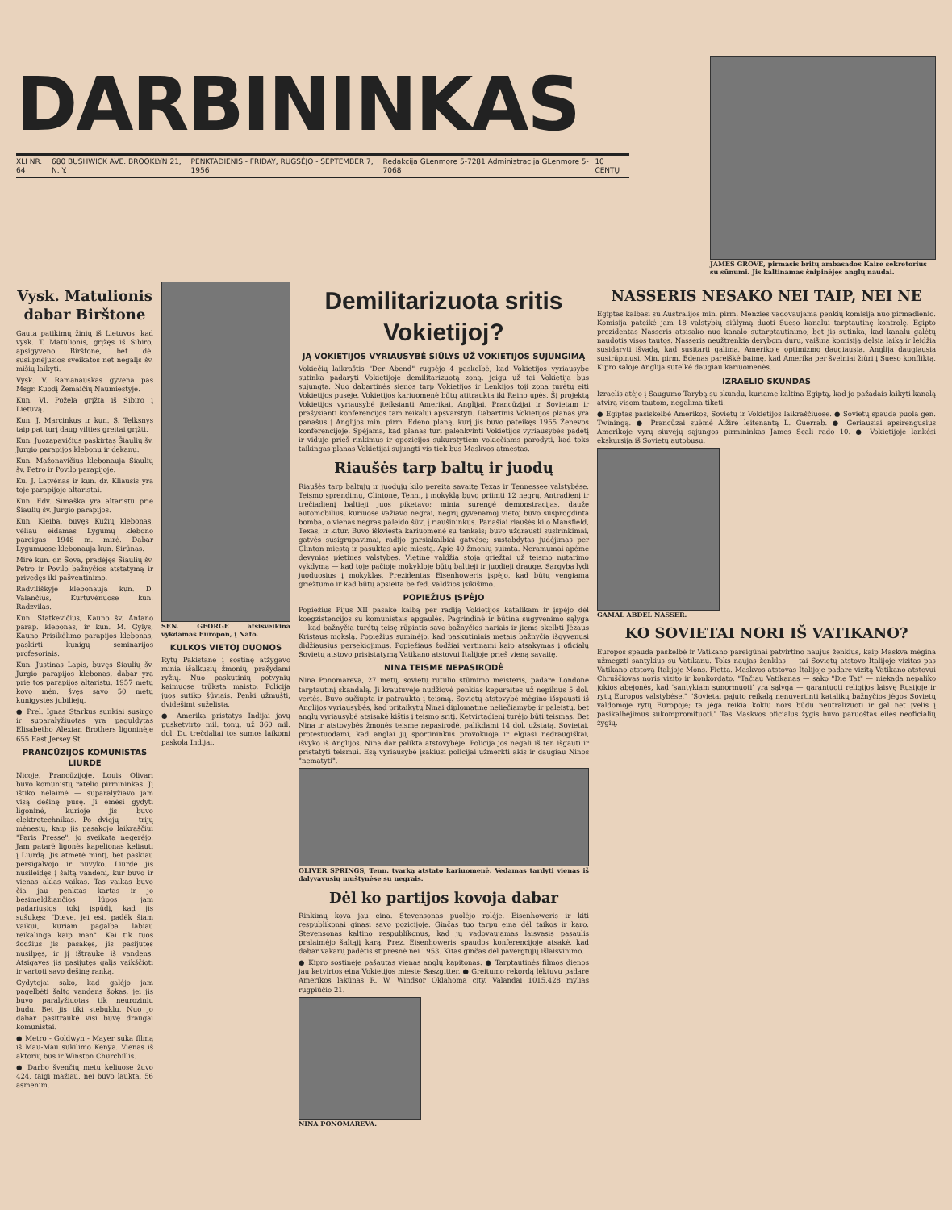DARBININKAS
XLI NR. 64 680 BUSHWICK AVE. BROOKLYN 21, N. Y. PENKTADIENIS - FRIDAY, RUGSĖJO - SEPTEMBER 7, 1956 Redakcija GLenmore 5-7281 Administracija GLenmore 5-7068 10 CENTŲ
JAMES GROVE, pirmasis britų ambasados Kaire sekretorius su sūnumi. Jis kaltinamas šnipinėjęs anglų naudai.
Vysk. Matulionis dabar Birštone
Gauta patikimų žinių iš Lietuvos, kad vysk. T. Matulionis, grįžęs iš Sibiro, apsigyveno Birštone, bet dėl susilpnėjusios sveikatos net negalįs šv. mišių laikyti.
Vysk. V. Ramanauskas gyvena pas Msgr. Kuodį Žemaičių Naumiestyje.
Kun. Vl. Požėla grįžta iš Sibiro į Lietuvą.
Kun. J. Marcinkus ir kun. S. Telksnys taip pat turį daug vilties greitai grįžti.
Kun. Juozapavičius paskirtas Šiaulių šv. Jurgio parapijos klebonu ir dekanu.
Kun. Mažonavičius klebonauja Šiaulių šv. Petro ir Povilo parapijoje.
Ku. J. Latvėnas ir kun. dr. Kliausis yra toje parapijoje altaristai.
Kun. Edv. Simaška yra altaristu prie Šiaulių šv. Jurgio parapijos.
Kun. Kleiba, buvęs Kužių klebonas, vėliau eidamas Lygumų klebono pareigas 1948 m. mirė. Dabar Lygumuose klebonauja kun. Sirūnas.
Mirė kun. dr. Šova, pradėjęs Šiaulių šv. Petro ir Povilo bažnyčios atstatymą ir privedęs iki pašventinimo.
Radviliškyje klebonauja kun. D. Valančius, Kurtuvėnuose kun. Radzvilas.
Kun. Statkevičius, Kauno šv. Antano parap. klebonas, ir kun. M. Gylys, Kauno Prisikėlimo parapijos klebonas, paskirti kunigų seminarijos profesoriais.
Kun. Justinas Lapis, buvęs Šiaulių šv. Jurgio parapijos klebonas, dabar yra prie tos parapijos altaristu, 1957 metų kovo mėn. švęs savo 50 metų kunigystės jubiliejų.
● Prel. Ignas Starkus sunkiai susirgo ir suparalyžiuotas yra paguldytas Elisabetho Alexian Brothers ligoninėje 655 East Jersey St.
PRANCŪZIJOS KOMUNISTAS LIURDE
Nicoje, Prancūzijoje, Louis Olivari buvo komunistų ratelio pirmininkas. Jį ištiko nelaimė — suparalyžiavo jam visą dešinę pusę. Ji ėmėsi gydyti ligoninė, kurioje jis buvo elektrotechnikas. Po dviejų — trijų mėnesių, kaip jis pasakojo laikraščiui "Paris Presse", jo sveikata negerėjo. Jam patarė ligonės kapelionas keliauti į Liurdą. Jis atmetė mintį, bet paskiau persigalvojo ir nuvyko. Liurde jis nusileidęs į šaltą vandenį, kur buvo ir vienas aklas vaikas. Tas vaikas buvo čia jau penktas kartas ir jo besimeldžiančios lūpos jam padariusios tokį įspūdį, kad jis sušukęs: "Dieve, jei esi, padėk šiam vaikui, kuriam pagalba labiau reikalinga kaip man". Kai tik tuos žodžius jis pasakęs, jis pasijutęs nusilpęs, ir jį ištraukė iš vandens. Atsigavęs jis pasijutęs galįs vaikščioti ir vartoti savo dešinę ranką.
Gydytojai sako, kad galėjo jam pagelbėti šalto vandens šokas, jei jis buvo paralyžiuotas tik neuroziniu budu. Bet jis tiki stebuklu. Nuo jo dabar pasitraukė visi buvę draugai komunistai.
● Metro - Goldwyn - Mayer suka filmą iš Mau-Mau sukilimo Kenya. Vienas iš aktorių bus ir Winston Churchillis.
● Darbo švenčių metu keliuose žuvo 424, taigi mažiau, nei buvo laukta, 56 asmenim.
SEN. GEORGE atsisveikina vykdamas Europon, į Nato.
KULKOS VIETOJ DUONOS
Rytų Pakistane į sostinę atžygavo minia išalkusių žmonių, prašydami ryžių. Nuo paskutinių potvynių kaimuose trūksta maisto. Policija juos sutiko šūviais. Penki užmušti, dvidešimt suželista.
● Amerika pristatys Indijai javų pusketvirto mil. tonų, už 360 mil. dol. Du trečdaliai tos sumos laikomi paskola Indijai.
Demilitarizuota sritis Vokietijoj?
JĄ VOKIETIJOS VYRIAUSYBĖ SIŪLYS UŽ VOKIETIJOS SUJUNGIMĄ
Vokiečių laikraštis "Der Abend" rugsėjo 4 paskelbė, kad Vokietijos vyriausybė sutinka padaryti Vokietijoje demilitarizuotą zoną, jeigu už tai Vokietija bus sujungta. Nuo dabartinės sienos tarp Vokietijos ir Lenkijos toji zona turėtų eiti Vokietijos pusėje. Vokietijos kariuomenė būtų atitraukta iki Reino upės. Šį projektą Vokietijos vyriausybė įteiksianti Amerikai, Anglijai, Prancūzijai ir Sovietam ir prašysianti konferencijos tam reikalui apsvarstyti. Dabartinis Vokietijos planas yra panašus į Anglijos min. pirm. Edeno planą, kurį jis buvo pateikęs 1955 Ženevos konferencijoje. Spėjama, kad planas turi palenkvinti Vokietijos vyriausybės padėtį ir viduje prieš rinkimus ir opozicijos sukurstytiem vokiečiams parodyti, kad toks taikingas planas Vokietijai sujungti vis tiek bus Maskvos atmestas.
Riaušės tarp baltų ir juodų
Riaušės tarp baltųjų ir juodųjų kilo pereitą savaitę Texas ir Tennessee valstybėse. Teismo sprendimu, Clintone, Tenn., į mokyklą buvo priimti 12 negrų. Antradienį ir trečiadienį baltieji juos piketavo; minia surengė demonstracijas, daužė automobilius, kuriuose važiavo negrai, negrų gyvenamoj vietoj buvo susprogdinta bomba, o vienas negras paleido šūvį į riaušininkus. Panašiai riaušės kilo Mansfield, Texas, ir kitur. Buvo iškviesta kariuomenė su tankais; buvo uždrausti susirinkimai, gatvės susigrupavimai, radijo garsiakalbiai gatvėse; sustabdytas judėjimas per Clinton miestą ir pasuktas apie miestą. Apie 40 žmonių suimta. Neramumai apėmė devynias pietines valstybes. Vietinė valdžia stoja griežtai už teismo nutarimo vykdymą — kad toje pačioje mokykloje būtų baltieji ir juodieji drauge. Sargyba lydi juoduosius į mokyklas. Prezidentas Eisenhoweris įspėjo, kad būtų vengiama griežtumo ir kad būtų apsieita be fed. valdžios įsikišimo.
POPIEŽIUS ĮSPĖJO
Popiežius Pijus XII pasakė kalbą per radiją Vokietijos katalikam ir įspėjo dėl koegzistencijos su komunistais apgaulės. Pagrindinė ir būtina sugyvenimo sąlyga — kad bažnyčia turėtų teisę rūpintis savo bažnyčios nariais ir jiems skelbti Jėzaus Kristaus mokslą. Popiežius suminėjo, kad paskutiniais metais bažnyčia išgyvenusi didžiausius persekiojimus. Popiežiaus žodžiai vertinami kaip atsakymas į oficialų Sovietų atstovo prisistatymą Vatikano atstovui Italijoje prieš vieną savaitę.
NINA TEISME NEPASIRODĖ
Nina Ponomareva, 27 metų, sovietų rutulio stūmimo meisteris, padarė Londone tarptautinį skandalą. Ji krautuvėje nudžiovė penkias kepuraites už nepilnus 5 dol. vertės. Buvo sučiupta ir patraukta į teismą. Sovietų atstovybė mėgino išspausti iš Anglijos vyriausybės, kad pritaikytų Ninai diplomatinę neliečiamybę ir paleistų, bet anglų vyriausybė atsisakė kištis į teismo sritį. Ketvirtadienį turėjo būti teismas. Bet Nina ir atstovybės žmonės teisme nepasirodė, palikdami 14 dol. užstatą. Sovietai, protestuodami, kad anglai jų sportininkus provokuoja ir elgiasi nedraugiškai, išvyko iš Anglijos. Nina dar palikta atstovybėje. Policija jos negali iš ten išgauti ir pristatyti teismui. Esą vyriausybė įsakiusi policijai užmerkti akis ir daugiau Ninos "nematyti".
OLIVER SPRINGS, Tenn. tvarką atstato kariuomenė. Vedamas tardytį vienas iš dalyvavusių muštynėse su negrais.
Dėl ko partijos kovoja dabar
Rinkimų kova jau eina. Stevensonas puolėjo rolėje. Eisenhoweris ir kiti respublikonai ginasi savo pozicijoje. Ginčas tuo tarpu eina dėl taikos ir karo. Stevensonas kaltino respublikonus, kad jų vadovaujamas laisvasis pasaulis pralaimėjo šaltąjį karą. Prez. Eisenhoweris spaudos konferencijoje atsakė, kad dabar vakarų padėtis stipresnė nei 1953. Kitas ginčas dėl pavergtųjų išlaisvinimo.
● Kipro sostinėje pašautas vienas anglų kapitonas. ● Tarptautinės filmos dienos jau ketvirtos eina Vokietijos mieste Saszgitter. ● Greitumo rekordą lėktuvu padarė Amerikos lakūnas R. W. Windsor Oklahoma city. Valandai 1015.428 mylias rugpiūčio 21.
NINA PONOMAREVA.
NASSERIS NESAKO NEI TAIP, NEI NE
Egiptas kalbasi su Australijos min. pirm. Menzies vadovaujama penkių komisija nuo pirmadienio. Komisija pateikė jam 18 valstybių siūlymą duoti Sueso kanalui tarptautinę kontrolę. Egipto prezidentas Nasseris atsisako nuo kanalo sutarptautinimo, bet jis sutinka, kad kanalu galėtų naudotis visos tautos. Nasseris neužtrenkia derybom durų, vaišina komisiją delsia laiką ir leidžia susidaryti išvadą, kad susitarti galima. Amerikoje optimizmo daugiausia. Anglija daugiausia susirūpinusi. Min. pirm. Edenas pareiškė baimę, kad Amerika per švelniai žiūri į Sueso konfliktą. Kipro saloje Anglija sutelkė daugiau kariuomenės.
IZRAELIO SKUNDAS
Izraelis atėjo į Saugumo Tarybą su skundu, kuriame kaltina Egiptą, kad jo pažadais laikyti kanalą atvirą visom tautom, negalima tikėti.
● Egiptas pasiskelbė Amerikos, Sovietų ir Vokietijos laikraščiuose. ● Sovietų spauda puola gen. Twiningą. ● Prancūzai suėmė Alžire leitenantą L. Guerrab. ● Geriausiai apsirengusius Amerikoje vyrų siuvėjų sąjungos pirmininkas James Scali rado 10. ● Vokietijoje lankėsi ekskursija iš Sovietų autobusu.
GAMAL ABDEL NASSER.
KO SOVIETAI NORI IŠ VATIKANO?
Europos spauda paskelbė ir Vatikano pareigūnai patvirtino naujus ženklus, kaip Maskva mėgina užmegzti santykius su Vatikanu. Toks naujas ženklas — tai Sovietų atstovo Italijoje vizitas pas Vatikano atstovą Italijoje Mons. Fietta. Maskvos atstovas Italijoje padarė vizitą Vatikano atstovui Chruščiovas noris vizito ir konkordato. "Tačiau Vatikanas — sako "Die Tat" — niekada nepaliko jokios abejonės, kad 'santykiam sunormuoti' yra sąlyga — garantuoti religijos laisvę Rusijoje ir rytų Europos valstybėse." "Sovietai pajuto reikalą nenuvertinti katalikų bažnyčios jėgos Sovietų valdomoje rytų Europoje; ta jėga reikia kokiu nors būdu neutralizuoti ir gal net įvelis į pasikalbėjimus sukompromituoti." Tas Maskvos oficialus žygis buvo paruoštas eilės neoficialių žygių.